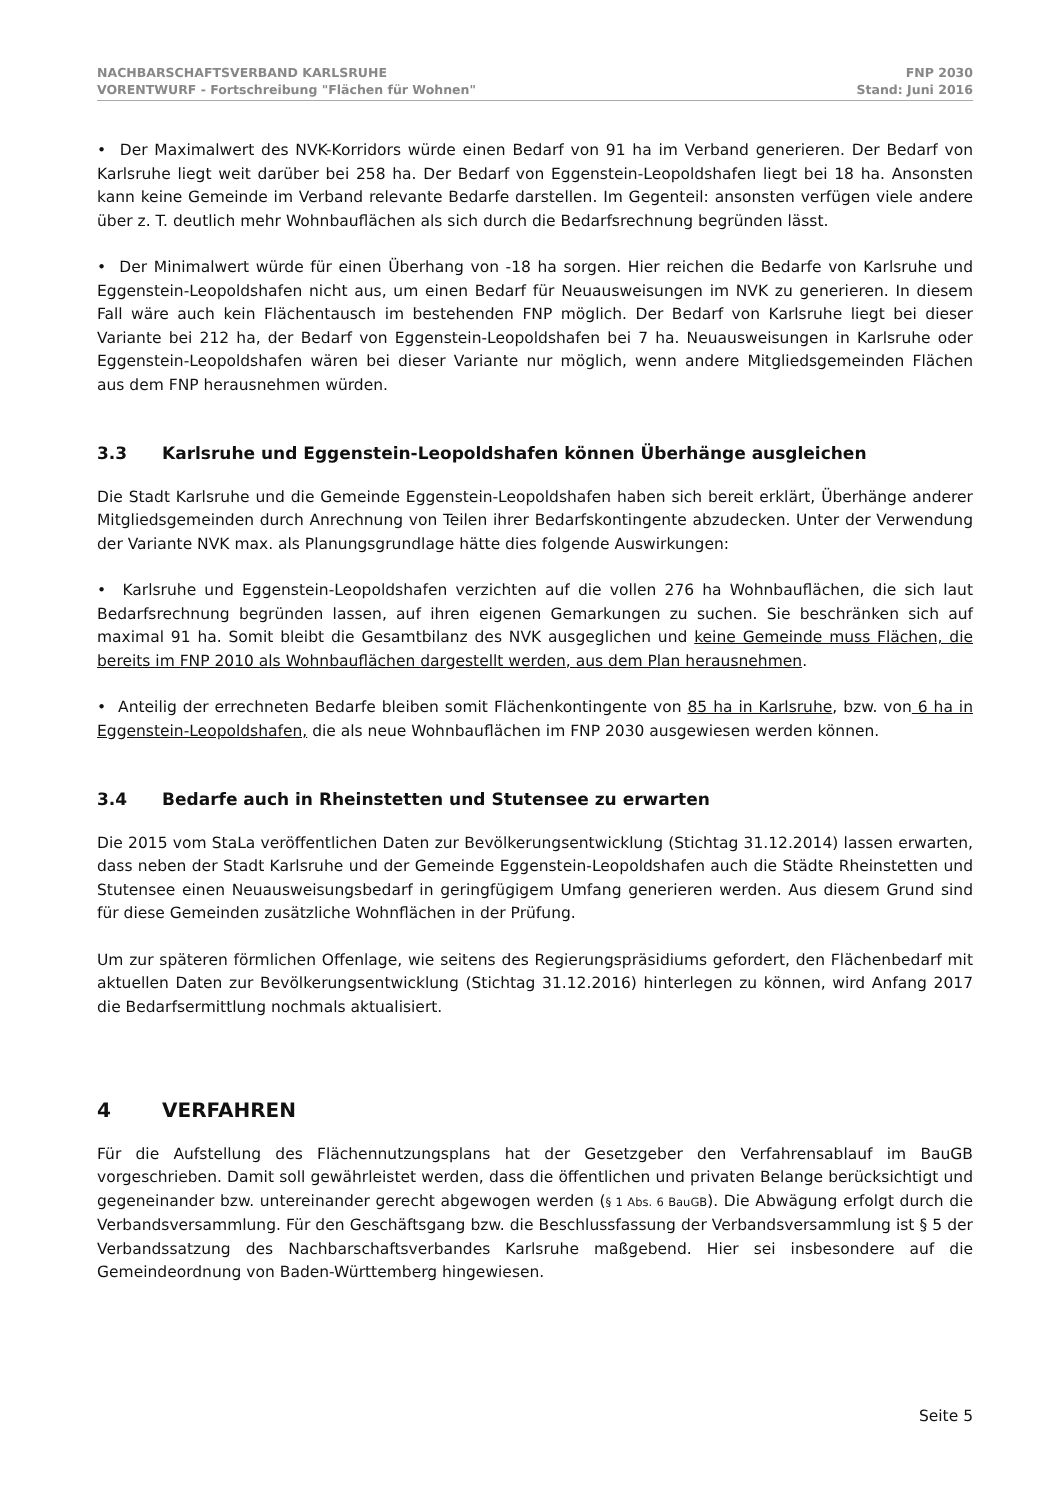NACHBARSCHAFTSVERBAND KARLSRUHE
VORENTWURF - Fortschreibung "Flächen für Wohnen"
FNP 2030
Stand: Juni 2016
• Der Maximalwert des NVK-Korridors würde einen Bedarf von 91 ha im Verband generieren. Der Bedarf von Karlsruhe liegt weit darüber bei 258 ha. Der Bedarf von Eggenstein-Leopoldshafen liegt bei 18 ha. Ansonsten kann keine Gemeinde im Verband relevante Bedarfe darstellen. Im Gegenteil: ansonsten verfügen viele andere über z. T. deutlich mehr Wohnbauflächen als sich durch die Bedarfsrechnung begründen lässt.
• Der Minimalwert würde für einen Überhang von -18 ha sorgen. Hier reichen die Bedarfe von Karlsruhe und Eggenstein-Leopoldshafen nicht aus, um einen Bedarf für Neuausweisungen im NVK zu generieren. In diesem Fall wäre auch kein Flächentausch im bestehenden FNP möglich. Der Bedarf von Karlsruhe liegt bei dieser Variante bei 212 ha, der Bedarf von Eggenstein-Leopoldshafen bei 7 ha. Neuausweisungen in Karlsruhe oder Eggenstein-Leopoldshafen wären bei dieser Variante nur möglich, wenn andere Mitgliedsgemeinden Flächen aus dem FNP herausnehmen würden.
3.3 Karlsruhe und Eggenstein-Leopoldshafen können Überhänge ausgleichen
Die Stadt Karlsruhe und die Gemeinde Eggenstein-Leopoldshafen haben sich bereit erklärt, Überhänge anderer Mitgliedsgemeinden durch Anrechnung von Teilen ihrer Bedarfskontingente abzudecken. Unter der Verwendung der Variante NVK max. als Planungsgrundlage hätte dies folgende Auswirkungen:
• Karlsruhe und Eggenstein-Leopoldshafen verzichten auf die vollen 276 ha Wohnbauflächen, die sich laut Bedarfsrechnung begründen lassen, auf ihren eigenen Gemarkungen zu suchen. Sie beschränken sich auf maximal 91 ha. Somit bleibt die Gesamtbilanz des NVK ausgeglichen und keine Gemeinde muss Flächen, die bereits im FNP 2010 als Wohnbauflächen dargestellt werden, aus dem Plan herausnehmen.
• Anteilig der errechneten Bedarfe bleiben somit Flächenkontingente von 85 ha in Karlsruhe, bzw. von 6 ha in Eggenstein-Leopoldshafen, die als neue Wohnbauflächen im FNP 2030 ausgewiesen werden können.
3.4 Bedarfe auch in Rheinstetten und Stutensee zu erwarten
Die 2015 vom StaLa veröffentlichen Daten zur Bevölkerungsentwicklung (Stichtag 31.12.2014) lassen erwarten, dass neben der Stadt Karlsruhe und der Gemeinde Eggenstein-Leopoldshafen auch die Städte Rheinstetten und Stutensee einen Neuausweisungsbedarf in geringfügigem Umfang generieren werden. Aus diesem Grund sind für diese Gemeinden zusätzliche Wohnflächen in der Prüfung.
Um zur späteren förmlichen Offenlage, wie seitens des Regierungspräsidiums gefordert, den Flächenbedarf mit aktuellen Daten zur Bevölkerungsentwicklung (Stichtag 31.12.2016) hinterlegen zu können, wird Anfang 2017 die Bedarfsermittlung nochmals aktualisiert.
4 VERFAHREN
Für die Aufstellung des Flächennutzungsplans hat der Gesetzgeber den Verfahrensablauf im BauGB vorgeschrieben. Damit soll gewährleistet werden, dass die öffentlichen und privaten Belange berücksichtigt und gegeneinander bzw. untereinander gerecht abgewogen werden (§ 1 Abs. 6 BauGB). Die Abwägung erfolgt durch die Verbandsversammlung. Für den Geschäftsgang bzw. die Beschlussfassung der Verbandsversammlung ist § 5 der Verbandssatzung des Nachbarschaftsverbandes Karlsruhe maßgebend. Hier sei insbesondere auf die Gemeindeordnung von Baden-Württemberg hingewiesen.
Seite 5